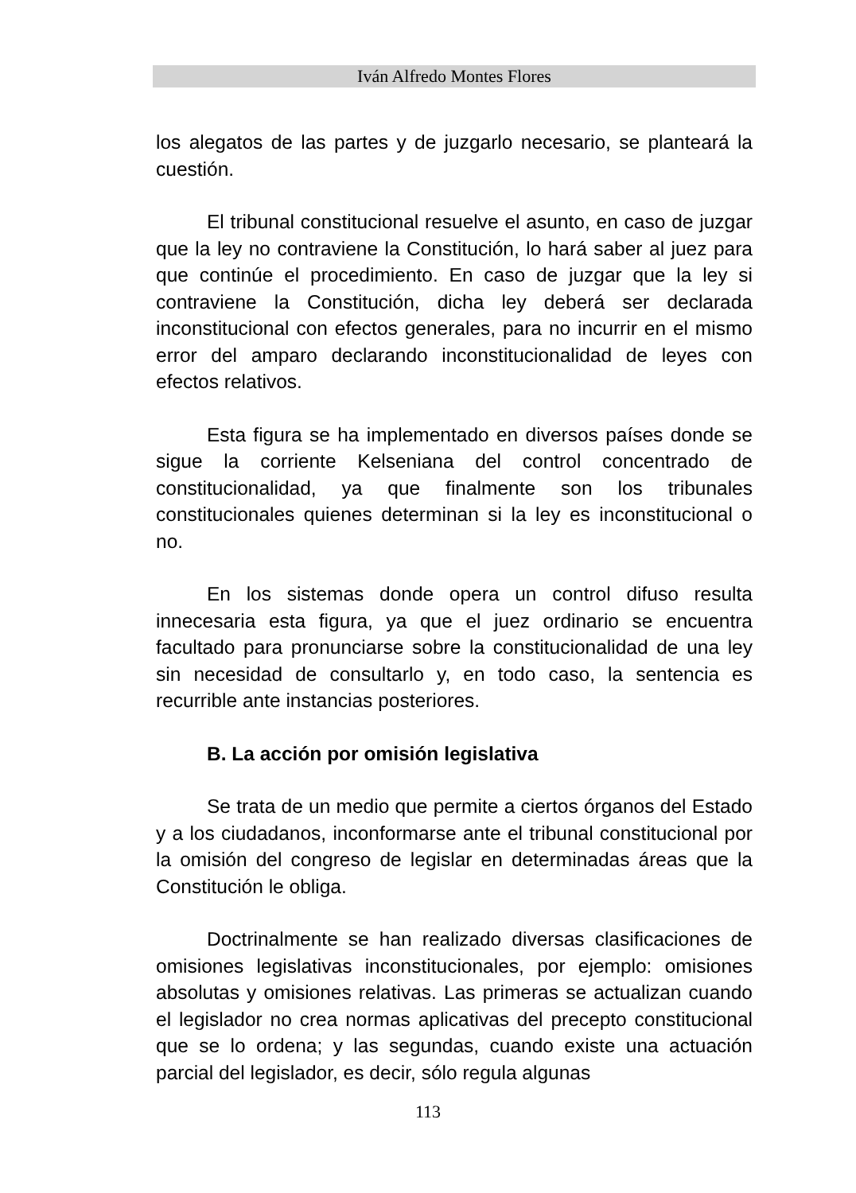Iván Alfredo Montes Flores
los alegatos de las partes y de juzgarlo necesario, se planteará la cuestión.
El tribunal constitucional resuelve el asunto, en caso de juzgar que la ley no contraviene la Constitución, lo hará saber al juez para que continúe el procedimiento. En caso de juzgar que la ley si contraviene la Constitución, dicha ley deberá ser declarada inconstitucional con efectos generales, para no incurrir en el mismo error del amparo declarando inconstitucionalidad de leyes con efectos relativos.
Esta figura se ha implementado en diversos países donde se sigue la corriente Kelseniana del control concentrado de constitucionalidad, ya que finalmente son los tribunales constitucionales quienes determinan si la ley es inconstitucional o no.
En los sistemas donde opera un control difuso resulta innecesaria esta figura, ya que el juez ordinario se encuentra facultado para pronunciarse sobre la constitucionalidad de una ley sin necesidad de consultarlo y, en todo caso, la sentencia es recurrible ante instancias posteriores.
B. La acción por omisión legislativa
Se trata de un medio que permite a ciertos órganos del Estado y a los ciudadanos, inconformarse ante el tribunal constitucional por la omisión del congreso de legislar en determinadas áreas que la Constitución le obliga.
Doctrinalmente se han realizado diversas clasificaciones de omisiones legislativas inconstitucionales, por ejemplo: omisiones absolutas y omisiones relativas. Las primeras se actualizan cuando el legislador no crea normas aplicativas del precepto constitucional que se lo ordena; y las segundas, cuando existe una actuación parcial del legislador, es decir, sólo regula algunas
113